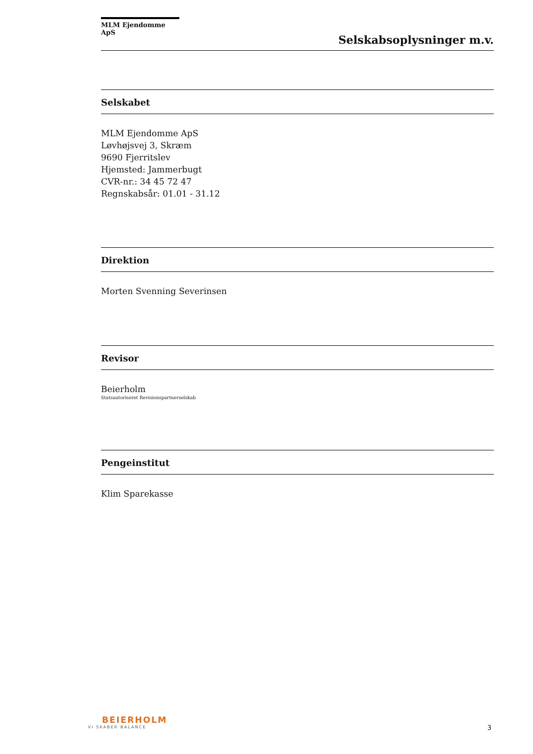MLM Ejendomme ApS
Selskabsoplysninger m.v.
Selskabet
MLM Ejendomme ApS
Løvhøjsvej 3, Skræm
9690 Fjerritslev
Hjemsted: Jammerbugt
CVR-nr.: 34 45 72 47
Regnskabsår: 01.01 - 31.12
Direktion
Morten Svenning Severinsen
Revisor
Beierholm
Statsautoriseret Revisionspartnerselskab
Pengeinstitut
Klim Sparekasse
BEIERHOLM
VI SKABER BALANCE
3